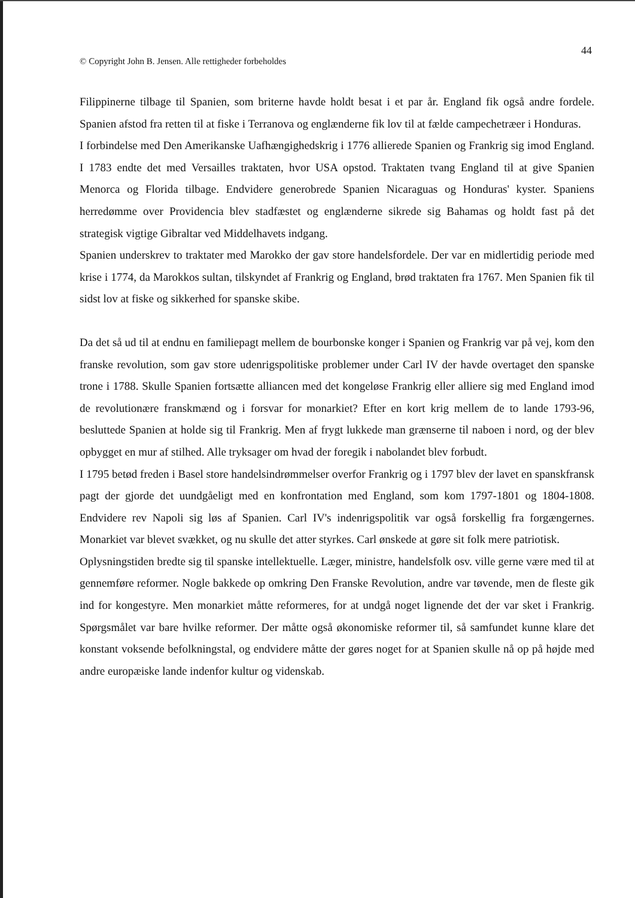44
© Copyright John B. Jensen. Alle rettigheder forbeholdes
Filippinerne tilbage til Spanien, som briterne havde holdt besat i et par år. England fik også andre fordele. Spanien afstod fra retten til at fiske i Terranova og englænderne fik lov til at fælde campechetræer i Honduras.
I forbindelse med Den Amerikanske Uafhængighedskrig i 1776 allierede Spanien og Frankrig sig imod England. I 1783 endte det med Versailles traktaten, hvor USA opstod. Traktaten tvang England til at give Spanien Menorca og Florida tilbage. Endvidere generobrede Spanien Nicaraguas og Honduras' kyster. Spaniens herredømme over Providencia blev stadfæstet og englænderne sikrede sig Bahamas og holdt fast på det strategisk vigtige Gibraltar ved Middelhavets indgang.
Spanien underskrev to traktater med Marokko der gav store handelsfordele. Der var en midlertidig periode med krise i 1774, da Marokkos sultan, tilskyndet af Frankrig og England, brød traktaten fra 1767. Men Spanien fik til sidst lov at fiske og sikkerhed for spanske skibe.
Da det så ud til at endnu en familiepagt mellem de bourbonske konger i Spanien og Frankrig var på vej, kom den franske revolution, som gav store udenrigspolitiske problemer under Carl IV der havde overtaget den spanske trone i 1788. Skulle Spanien fortsætte alliancen med det kongeløse Frankrig eller alliere sig med England imod de revolutionære franskmænd og i forsvar for monarkiet? Efter en kort krig mellem de to lande 1793-96, besluttede Spanien at holde sig til Frankrig. Men af frygt lukkede man grænserne til naboen i nord, og der blev opbygget en mur af stilhed. Alle tryksager om hvad der foregik i nabolandet blev forbudt.
I 1795 betød freden i Basel store handelsindrømmelser overfor Frankrig og i 1797 blev der lavet en spanskfransk pagt der gjorde det uundgåeligt med en konfrontation med England, som kom 1797-1801 og 1804-1808. Endvidere rev Napoli sig løs af Spanien. Carl IV's indenrigspolitik var også forskellig fra forgængernes. Monarkiet var blevet svækket, og nu skulle det atter styrkes. Carl ønskede at gøre sit folk mere patriotisk.
Oplysningstiden bredte sig til spanske intellektuelle. Læger, ministre, handelsfolk osv. ville gerne være med til at gennemføre reformer. Nogle bakkede op omkring Den Franske Revolution, andre var tøvende, men de fleste gik ind for kongestyre. Men monarkiet måtte reformeres, for at undgå noget lignende det der var sket i Frankrig. Spørgsmålet var bare hvilke reformer. Der måtte også økonomiske reformer til, så samfundet kunne klare det konstant voksende befolkningstal, og endvidere måtte der gøres noget for at Spanien skulle nå op på højde med andre europæiske lande indenfor kultur og videnskab.